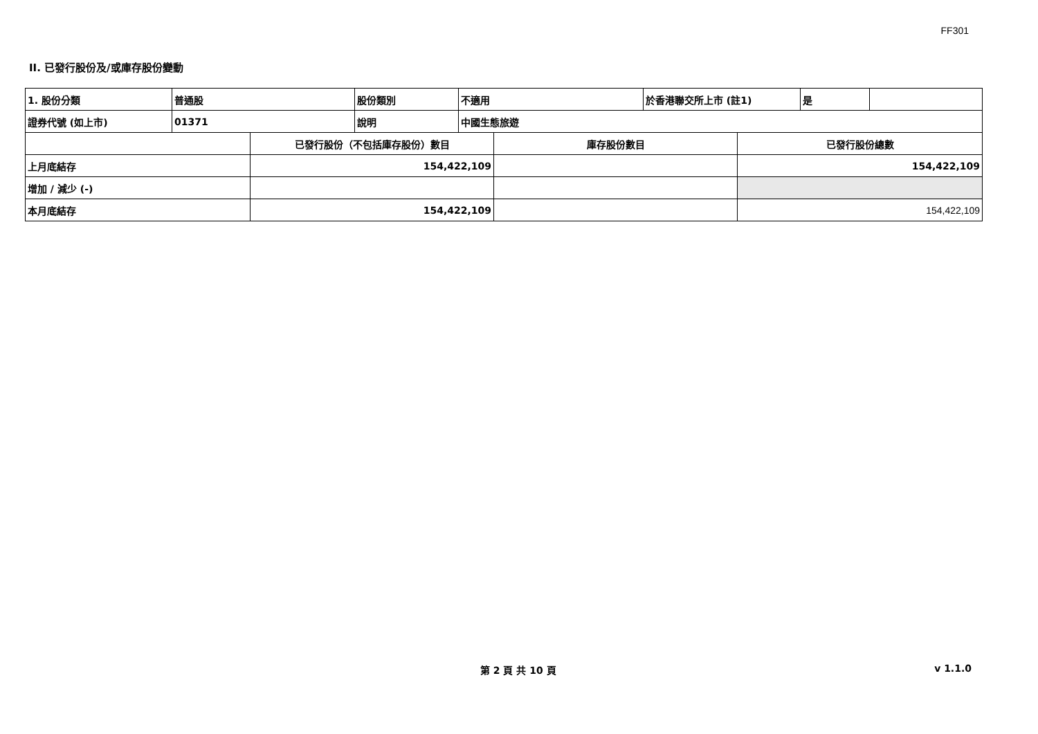FF301
II. 已發行股份及/或庫存股份變動
| 1. 股份分類 | 普通股 | 股份類別 | 不適用 | 於香港聯交所上市 (註1) | 是 | |
| 證券代號 (如上市) | 01371 | 說明 | 中國生態旅遊 | | | |
| | 已發行股份（不包括庫存股份）數目 | 庫存股份數目 | 已發行股份總數 |
| 上月底結存 | 154,422,109 | | 154,422,109 |
| 增加 / 減少 (-) | | | |
| 本月底結存 | 154,422,109 | | 154,422,109 |
第 2 頁 共 10 頁 v 1.1.0